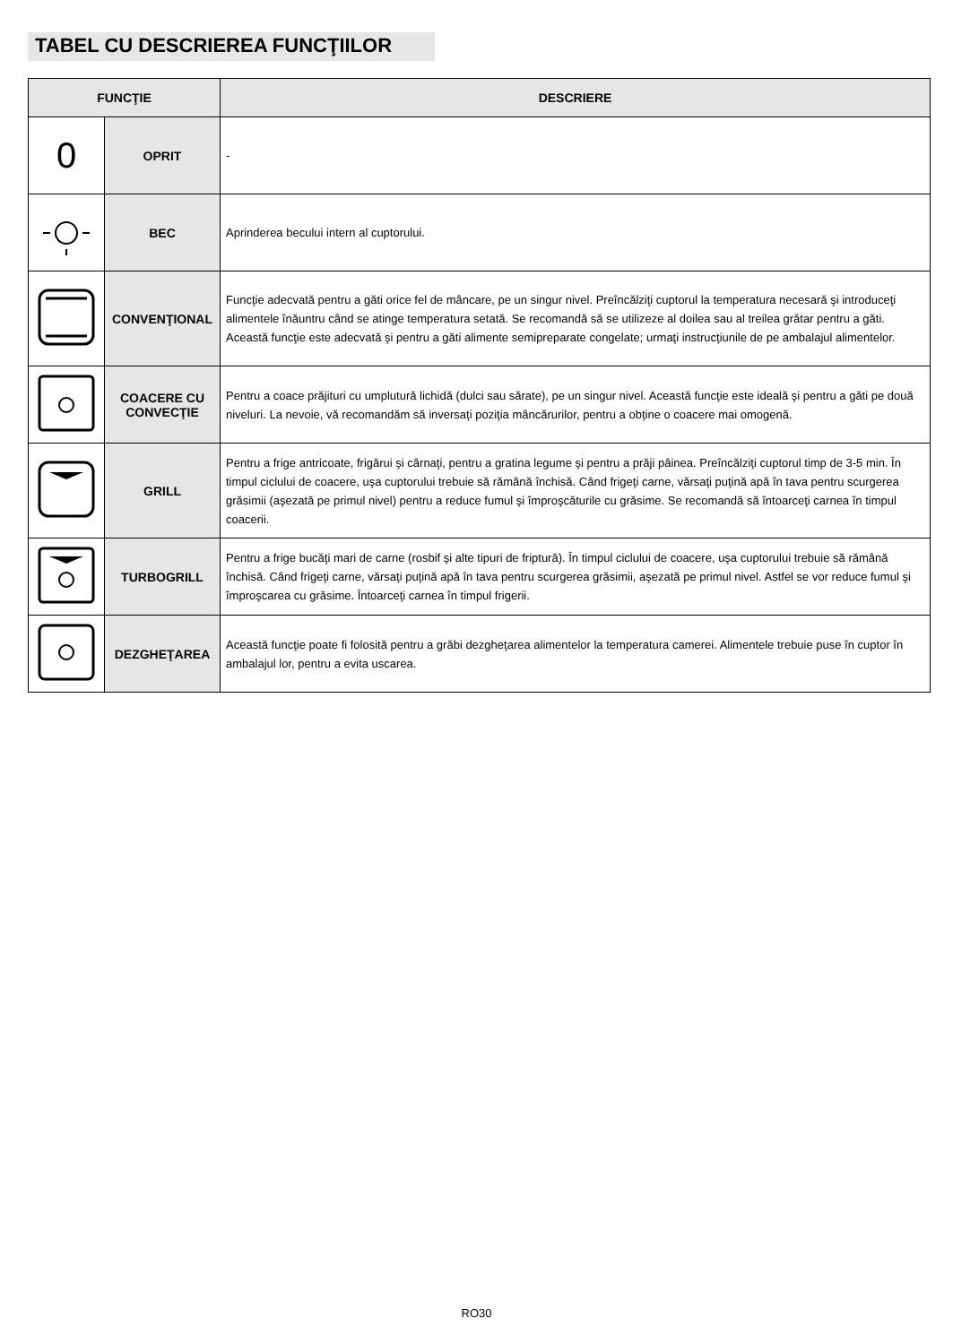TABEL CU DESCRIEREA FUNCŢIILOR
| FUNCŢIE | | DESCRIERE |
| --- | --- | --- |
| 0 | OPRIT | - |
| | BEC | Aprinderea becului intern al cuptorului. |
| | CONVENŢIONAL | Funcţie adecvată pentru a găti orice fel de mâncare, pe un singur nivel. Preîncălziţi cuptorul la temperatura necesară şi introduceţi alimentele înăuntru când se atinge temperatura setată. Se recomandă să se utilizeze al doilea sau al treilea grătar pentru a găti. Această funcţie este adecvată şi pentru a găti alimente semipreparate congelate; urmaţi instrucţiunile de pe ambalajul alimentelor. |
| | COACERE CU CONVECŢIE | Pentru a coace prăjituri cu umplutură lichidă (dulci sau sărate), pe un singur nivel. Această funcţie este ideală şi pentru a găti pe două niveluri. La nevoie, vă recomandăm să inversaţi poziţia mâncărurilor, pentru a obţine o coacere mai omogenă. |
| | GRILL | Pentru a frige antricoate, frigărui şi cârnaţi, pentru a gratina legume şi pentru a prăji pâinea. Preîncălziţi cuptorul timp de 3-5 min. În timpul ciclului de coacere, uşa cuptorului trebuie să rămână închisă. Când frigeţi carne, vărsaţi puţină apă în tava pentru scurgerea grăsimii (aşezată pe primul nivel) pentru a reduce fumul şi împroşcăturile cu grăsime. Se recomandă să întoarceţi carnea în timpul coacerii. |
| | TURBOGRILL | Pentru a frige bucăţi mari de carne (rosbif şi alte tipuri de friptură). În timpul ciclului de coacere, uşa cuptorului trebuie să rămână închisă. Când frigeţi carne, vărsaţi puţină apă în tava pentru scurgerea grăsimii, aşezată pe primul nivel. Astfel se vor reduce fumul şi împroşcarea cu grăsime. Întoarceţi carnea în timpul frigerii. |
| | DEZGHEŢAREA | Această funcţie poate fi folosită pentru a grăbi dezgheţarea alimentelor la temperatura camerei. Alimentele trebuie puse în cuptor în ambalajul lor, pentru a evita uscarea. |
RO30